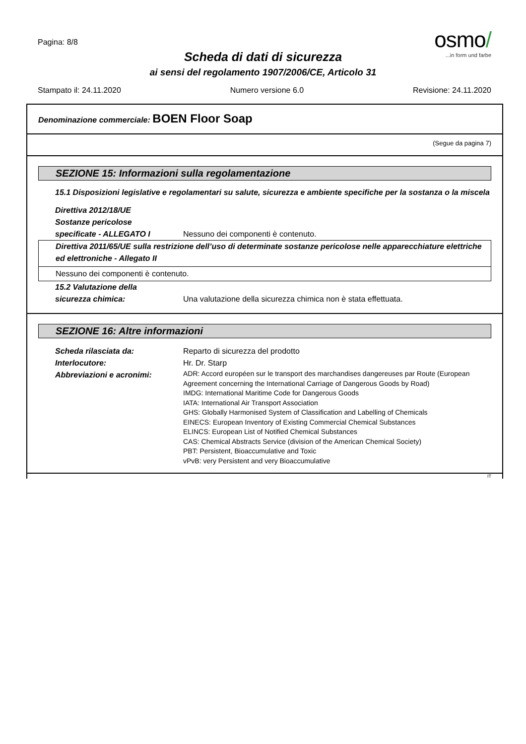Pagina: 8/8
osmo/
...in form und farbe
Scheda di dati di sicurezza
ai sensi del regolamento 1907/2006/CE, Articolo 31
Stampato il: 24.11.2020 Numero versione 6.0 Revisione: 24.11.2020
Denominazione commerciale: BOEN Floor Soap
(Segue da pagina 7)
SEZIONE 15: Informazioni sulla regolamentazione
15.1 Disposizioni legislative e regolamentari su salute, sicurezza e ambiente specifiche per la sostanza o la miscela
Direttiva 2012/18/UE
Sostanze pericolose
specificate - ALLEGATO I Nessuno dei componenti è contenuto.
Direttiva 2011/65/UE sulla restrizione dell’uso di determinate sostanze pericolose nelle apparecchiature elettriche ed elettroniche - Allegato II
Nessuno dei componenti è contenuto.
15.2 Valutazione della
sicurezza chimica: Una valutazione della sicurezza chimica non è stata effettuata.
SEZIONE 16: Altre informazioni
Scheda rilasciata da: Reparto di sicurezza del prodotto
Interlocutore: Hr. Dr. Starp
Abbreviazioni e acronimi: ADR: Accord européen sur le transport des marchandises dangereuses par Route (European Agreement concerning the International Carriage of Dangerous Goods by Road)
IMDG: International Maritime Code for Dangerous Goods
IATA: International Air Transport Association
GHS: Globally Harmonised System of Classification and Labelling of Chemicals
EINECS: European Inventory of Existing Commercial Chemical Substances
ELINCS: European List of Notified Chemical Substances
CAS: Chemical Abstracts Service (division of the American Chemical Society)
PBT: Persistent, Bioaccumulative and Toxic
vPvB: very Persistent and very Bioaccumulative
IT